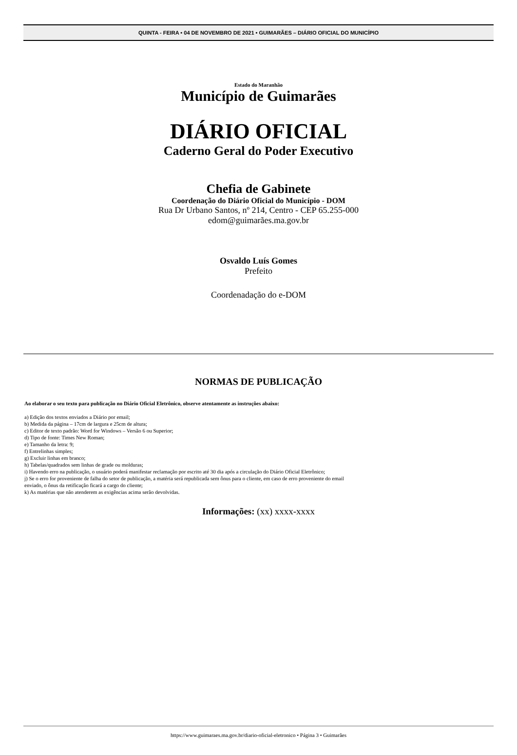QUINTA - FEIRA • 04 DE NOVEMBRO DE 2021 • GUIMARÃES – DIÁRIO OFICIAL DO MUNICÍPIO
Estado do Maranhão
Município de Guimarães
DIÁRIO OFICIAL
Caderno Geral do Poder Executivo
Chefia de Gabinete
Coordenação do Diário Oficial do Município - DOM
Rua Dr Urbano Santos, nº 214, Centro - CEP 65.255-000
edom@guimarães.ma.gov.br
Osvaldo Luís Gomes
Prefeito
Coordenadação do e-DOM
NORMAS DE PUBLICAÇÃO
Ao elaborar o seu texto para publicação no Diário Oficial Eletrônico, observe atentamente as instruções abaixo:
a) Edição dos textos enviados a Diário por email;
b) Medida da página – 17cm de largura e 25cm de altura;
c) Editor de texto padrão: Word for Windows – Versão 6 ou Superior;
d) Tipo de fonte: Times New Roman;
e) Tamanho da letra: 9;
f) Entrelinhas simples;
g) Excluir linhas em branco;
h) Tabelas/quadrados sem linhas de grade ou molduras;
i) Havendo erro na publicação, o usuário poderá manifestar reclamação por escrito até 30 dia após a circulação do Diário Oficial Eletrônico;
j) Se o erro for proveniente de falha do setor de publicação, a matéria será republicada sem ônus para o cliente, em caso de erro proveniente do email
enviado, o ônus da retificação ficará a cargo do cliente;
k) As matérias que não atenderem as exigências acima serão devolvidas.
Informações: (xx) xxxx-xxxx
https://www.guimaraes.ma.gov.br/diario-oficial-eletronico • Página 3 • Guimarães